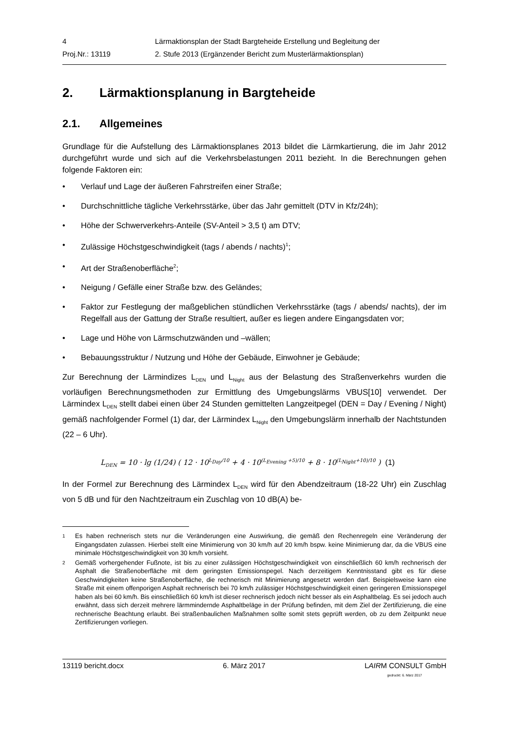4 Lärmaktionsplan der Stadt Bargteheide Erstellung und Begleitung der
Proj.Nr.: 13119 2. Stufe 2013 (Ergänzender Bericht zum Musterlärmaktionsplan)
2. Lärmaktionsplanung in Bargteheide
2.1. Allgemeines
Grundlage für die Aufstellung des Lärmaktionsplanes 2013 bildet die Lärmkartierung, die im Jahr 2012 durchgeführt wurde und sich auf die Verkehrsbelastungen 2011 bezieht. In die Berechnungen gehen folgende Faktoren ein:
• Verlauf und Lage der äußeren Fahrstreifen einer Straße;
• Durchschnittliche tägliche Verkehrsstärke, über das Jahr gemittelt (DTV in Kfz/24h);
• Höhe der Schwerverkehrs-Anteile (SV-Anteil > 3,5 t) am DTV;
• Zulässige Höchstgeschwindigkeit (tags / abends / nachts)<sup>1</sup>;
• Art der Straßenoberfläche<sup>2</sup>;
• Neigung / Gefälle einer Straße bzw. des Geländes;
• Faktor zur Festlegung der maßgeblichen stündlichen Verkehrsstärke (tags / abends/ nachts), der im Regelfall aus der Gattung der Straße resultiert, außer es liegen andere Eingangsdaten vor;
• Lage und Höhe von Lärmschutzwänden und –wällen;
• Bebauungsstruktur / Nutzung und Höhe der Gebäude, Einwohner je Gebäude;
Zur Berechnung der Lärmindizes L<sub>DEN</sub> und L<sub>Night</sub> aus der Belastung des Straßenverkehrs wurden die vorläufigen Berechnungsmethoden zur Ermittlung des Umgebungslärms VBUS[10] verwendet. Der Lärmindex L<sub>DEN</sub> stellt dabei einen über 24 Stunden gemittelten Langzeitpegel (DEN = Day / Evening / Night) gemäß nachfolgender Formel (1) dar, der Lärmindex L<sub>Night</sub> den Umgebungslärm innerhalb der Nachtstunden (22 – 6 Uhr).
L<sub>DEN</sub> = 10 · lg (1/24) ( 12 · 10<sup>L<sub>Day</sub>/10</sup> + 4 · 10<sup>(L<sub>Evening</sub> +5)/10</sup> + 8 · 10<sup>(L<sub>Night</sub>+10)/10</sup> ) (1)
In der Formel zur Berechnung des Lärmindex L<sub>DEN</sub> wird für den Abendzeitraum (18-22 Uhr) ein Zuschlag von 5 dB und für den Nachtzeitraum ein Zuschlag von 10 dB(A) be-
<sup>1</sup> Es haben rechnerisch stets nur die Veränderungen eine Auswirkung, die gemäß den Rechenregeln eine Veränderung der Eingangsdaten zulassen. Hierbei stellt eine Minimierung von 30 km/h auf 20 km/h bspw. keine Minimierung dar, da die VBUS eine minimale Höchstgeschwindigkeit von 30 km/h vorsieht.
<sup>2</sup> Gemäß vorhergehender Fußnote, ist bis zu einer zulässigen Höchstgeschwindigkeit von einschließlich 60 km/h rechnerisch der Asphalt die Straßenoberfläche mit dem geringsten Emissionspegel. Nach derzeitigem Kenntnisstand gibt es für diese Geschwindigkeiten keine Straßenoberfläche, die rechnerisch mit Minimierung angesetzt werden darf. Beispielsweise kann eine Straße mit einem offenporigen Asphalt rechnerisch bei 70 km/h zulässiger Höchstgeschwindigkeit einen geringeren Emissionspegel haben als bei 60 km/h. Bis einschließlich 60 km/h ist dieser rechnerisch jedoch nicht besser als ein Asphaltbelag. Es sei jedoch auch erwähnt, dass sich derzeit mehrere lärmmindernde Asphaltbeläge in der Prüfung befinden, mit dem Ziel der Zertifizierung, die eine rechnerische Beachtung erlaubt. Bei straßenbaulichen Maßnahmen sollte somit stets geprüft werden, ob zu dem Zeitpunkt neue Zertifizierungen vorliegen.
13119 bericht.docx 6. März 2017 LAIRM CONSULT GmbH
gedruckt: 6. März 2017